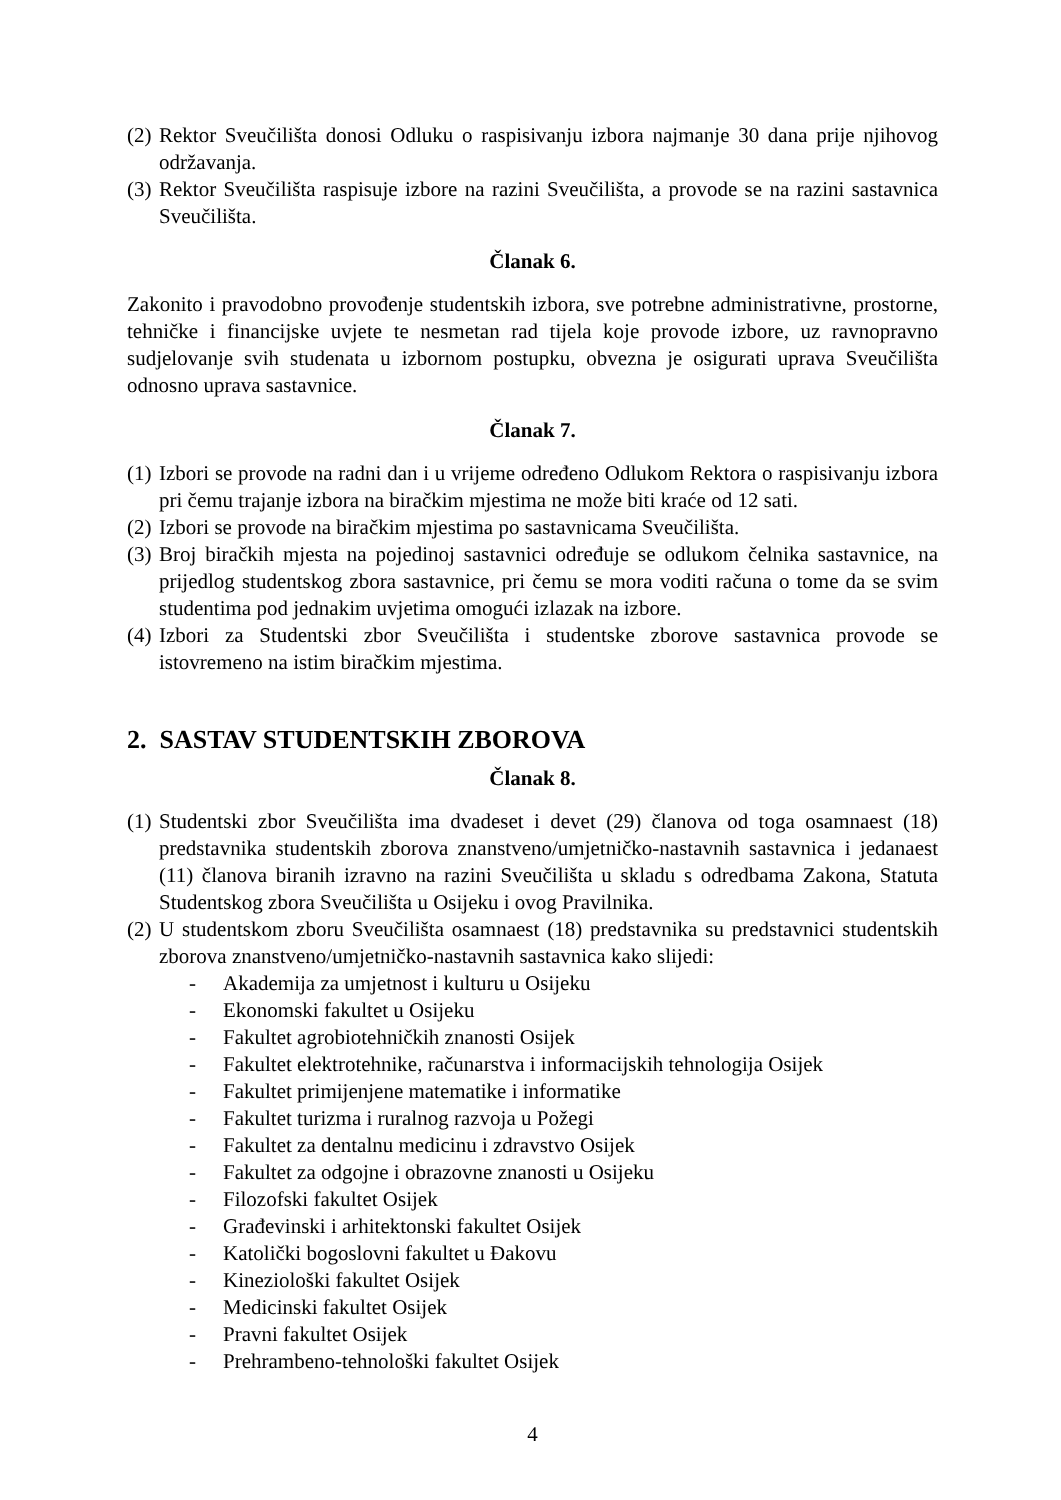(2) Rektor Sveučilišta donosi Odluku o raspisivanju izbora najmanje 30 dana prije njihovog održavanja.
(3) Rektor Sveučilišta raspisuje izbore na razini Sveučilišta, a provode se na razini sastavnica Sveučilišta.
Članak 6.
Zakonito i pravodobno provođenje studentskih izbora, sve potrebne administrativne, prostorne, tehničke i financijske uvjete te nesmetan rad tijela koje provode izbore, uz ravnopravno sudjelovanje svih studenata u izbornom postupku, obvezna je osigurati uprava Sveučilišta odnosno uprava sastavnice.
Članak 7.
(1) Izbori se provode na radni dan i u vrijeme određeno Odlukom Rektora o raspisivanju izbora pri čemu trajanje izbora na biračkim mjestima ne može biti kraće od 12 sati.
(2) Izbori se provode na biračkim mjestima po sastavnicama Sveučilišta.
(3) Broj biračkih mjesta na pojedinoj sastavnici određuje se odlukom čelnika sastavnice, na prijedlog studentskog zbora sastavnice, pri čemu se mora voditi računa o tome da se svim studentima pod jednakim uvjetima omogući izlazak na izbore.
(4) Izbori za Studentski zbor Sveučilišta i studentske zborove sastavnica provode se istovremeno na istim biračkim mjestima.
2. SASTAV STUDENTSKIH ZBOROVA
Članak 8.
(1) Studentski zbor Sveučilišta ima dvadeset i devet (29) članova od toga osamnaest (18) predstavnika studentskih zborova znanstveno/umjetničko-nastavnih sastavnica i jedanaest (11) članova biranih izravno na razini Sveučilišta u skladu s odredbama Zakona, Statuta Studentskog zbora Sveučilišta u Osijeku i ovog Pravilnika.
(2) U studentskom zboru Sveučilišta osamnaest (18) predstavnika su predstavnici studentskih zborova znanstveno/umjetničko-nastavnih sastavnica kako slijedi:
- Akademija za umjetnost i kulturu u Osijeku
- Ekonomski fakultet u Osijeku
- Fakultet agrobiotehničkih znanosti Osijek
- Fakultet elektrotehnike, računarstva i informacijskih tehnologija Osijek
- Fakultet primijenjene matematike i informatike
- Fakultet turizma i ruralnog razvoja u Požegi
- Fakultet za dentalnu medicinu i zdravstvo Osijek
- Fakultet za odgojne i obrazovne znanosti u Osijeku
- Filozofski fakultet Osijek
- Građevinski i arhitektonski fakultet Osijek
- Katolički bogoslovni fakultet u Đakovu
- Kineziološki fakultet Osijek
- Medicinski fakultet Osijek
- Pravni fakultet Osijek
- Prehrambeno-tehnološki fakultet Osijek
4